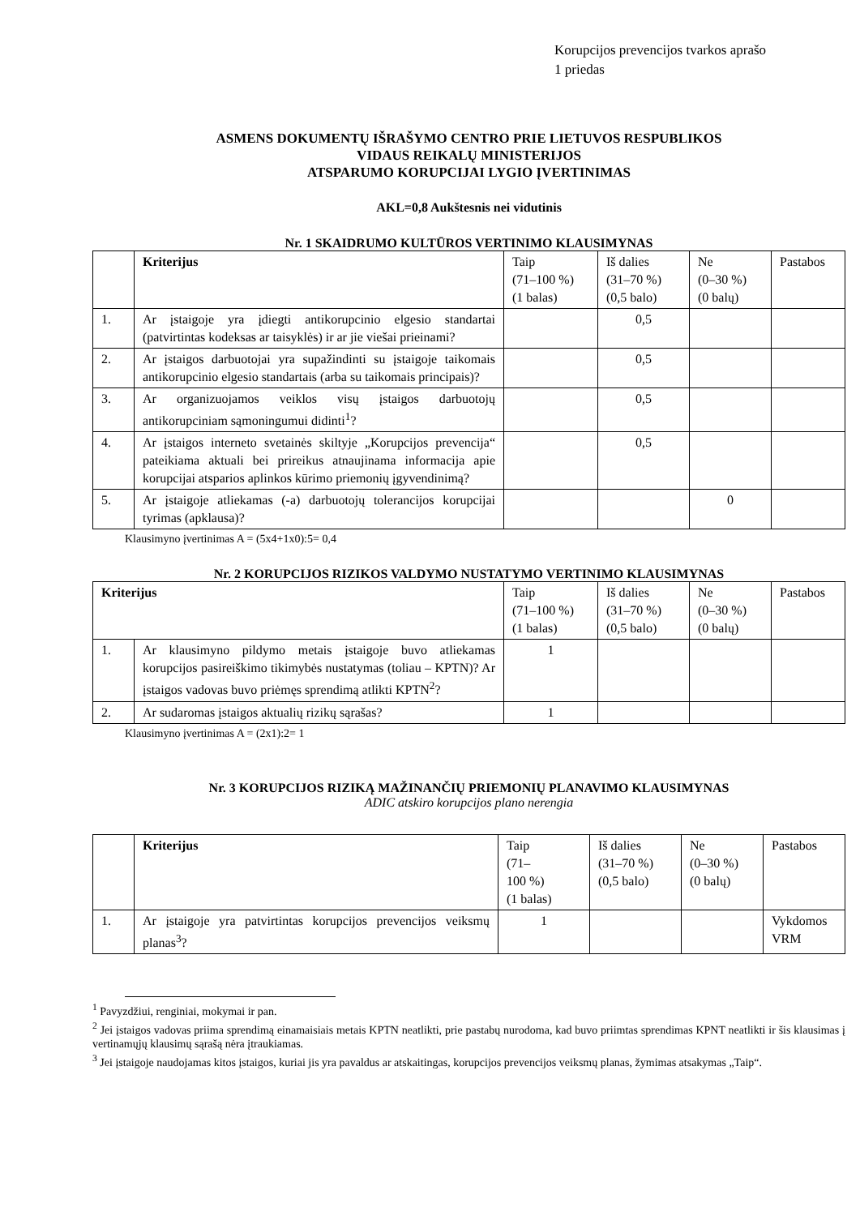Korupcijos prevencijos tvarkos aprašo
1 priedas
ASMENS DOKUMENTŲ IŠRAŠYMO CENTRO PRIE LIETUVOS RESPUBLIKOS
VIDAUS REIKALŲ MINISTERIJOS
ATSPARUMO KORUPCIJAI LYGIO ĮVERTINIMAS
AKL=0,8 Aukštesnis nei vidutinis
Nr. 1 SKAIDRUMO KULTŪROS VERTINIMO KLAUSIMYNAS
| | Kriterijus | Taip (71–100 %) (1 balas) | Iš dalies (31–70 %) (0,5 balo) | Ne (0–30 %) (0 balų) | Pastabos |
| --- | --- | --- | --- | --- | --- |
| 1. | Ar įstaigoje yra įdiegti antikorupcinio elgesio standartai (patvirtintas kodeksas ar taisyklės) ir ar jie viešai prieinami? | | 0,5 | | |
| 2. | Ar įstaigos darbuotojai yra supažindinti su įstaigoje taikomais antikorupcinio elgesio standartais (arba su taikomais principais)? | | 0,5 | | |
| 3. | Ar organizuojamos veiklos visų įstaigos darbuotojų antikorupciniam sąmoningumui didinti<sup>1</sup>? | | 0,5 | | |
| 4. | Ar įstaigos interneto svetainės skiltyje „Korupcijos prevencija“ pateikiama aktuali bei prireikus atnaujinama informacija apie korupcijai atsparios aplinkos kūrimo priemonių įgyvendinimą? | | 0,5 | | |
| 5. | Ar įstaigoje atliekamas (-a) darbuotojų tolerancijos korupcijai tyrimas (apklausa)? | | | 0 | |
Klausimyno įvertinimas A = (5x4+1x0):5= 0,4
Nr. 2 KORUPCIJOS RIZIKOS VALDYMO NUSTATYMO VERTINIMO KLAUSIMYNAS
| Kriterijus | | Taip (71–100 %) (1 balas) | Iš dalies (31–70 %) (0,5 balo) | Ne (0–30 %) (0 balų) | Pastabos |
| --- | --- | --- | --- | --- | --- |
| 1. | Ar klausimyno pildymo metais įstaigoje buvo atliekamas korupcijos pasireiškimo tikimybės nustatymas (toliau – KPTN)? Ar įstaigos vadovas buvo priėmęs sprendimą atlikti KPTN<sup>2</sup>? | 1 | | | |
| 2. | Ar sudaromas įstaigos aktualių rizikų sąrašas? | 1 | | | |
Klausimyno įvertinimas A = (2x1):2= 1
Nr. 3 KORUPCIJOS RIZIKĄ MAŽINANČIŲ PRIEMONIŲ PLANAVIMO KLAUSIMYNAS
ADIC atskiro korupcijos plano nerengia
| | Kriterijus | Taip (71– 100 %) (1 balas) | Iš dalies (31–70 %) (0,5 balo) | Ne (0–30 %) (0 balų) | Pastabos |
| --- | --- | --- | --- | --- | --- |
| 1. | Ar įstaigoje yra patvirtintas korupcijos prevencijos veiksmų planas<sup>3</sup>? | 1 | | | Vykdomos VRM |
<sup>1</sup> Pavyzdžiui, renginiai, mokymai ir pan.
<sup>2</sup> Jei įstaigos vadovas priima sprendimą einamaisiais metais KPTN neatlikti, prie pastabų nurodoma, kad buvo priimtas sprendimas KPNT neatlikti ir šis klausimas į vertinamųjų klausimų sąrašą nėra įtraukiamas.
<sup>3</sup> Jei įstaigoje naudojamas kitos įstaigos, kuriai jis yra pavaldus ar atskaitingas, korupcijos prevencijos veiksmų planas, žymimas atsakymas „Taip“.